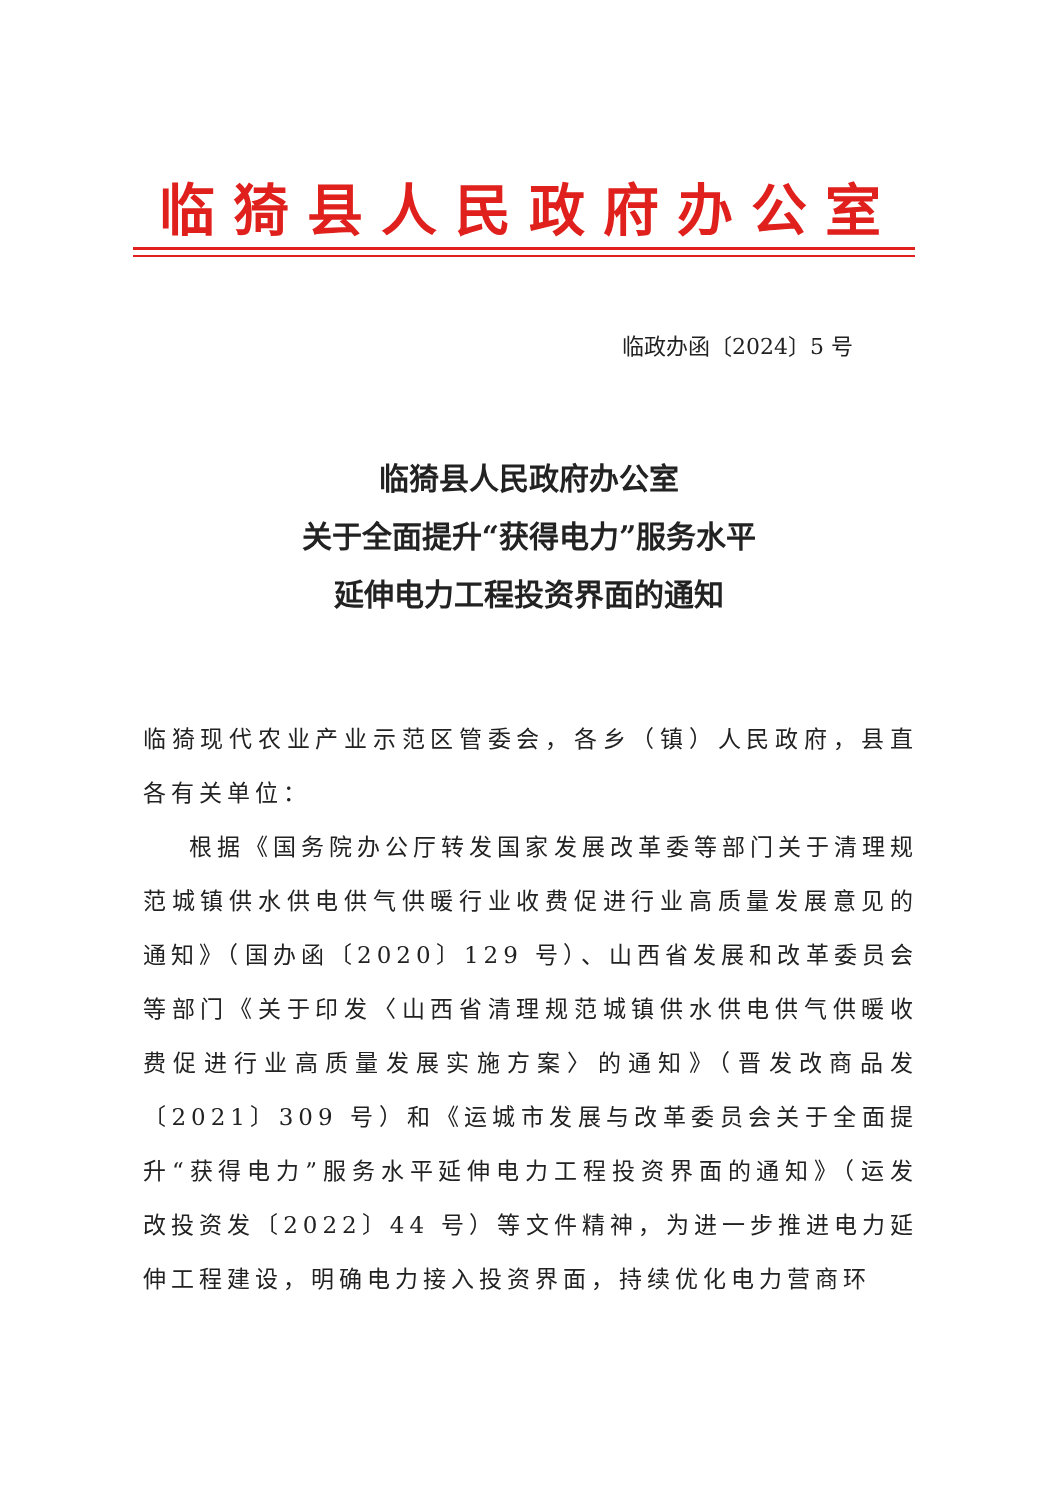临猗县人民政府办公室
临政办函〔2024〕5 号
临猗县人民政府办公室
关于全面提升“获得电力”服务水平
延伸电力工程投资界面的通知
临猗现代农业产业示范区管委会，各乡（镇）人民政府，县直各有关单位：
根据《国务院办公厅转发国家发展改革委等部门关于清理规范城镇供水供电供气供暖行业收费促进行业高质量发展意见的通知》（国办函〔2020〕129 号）、山西省发展和改革委员会等部门《关于印发〈山西省清理规范城镇供水供电供气供暖收费促进行业高质量发展实施方案〉的通知》（晋发改商品发〔2021〕309 号）和《运城市发展与改革委员会关于全面提升“获得电力”服务水平延伸电力工程投资界面的通知》（运发改投资发〔2022〕44 号）等文件精神，为进一步推进电力延伸工程建设，明确电力接入投资界面，持续优化电力营商环